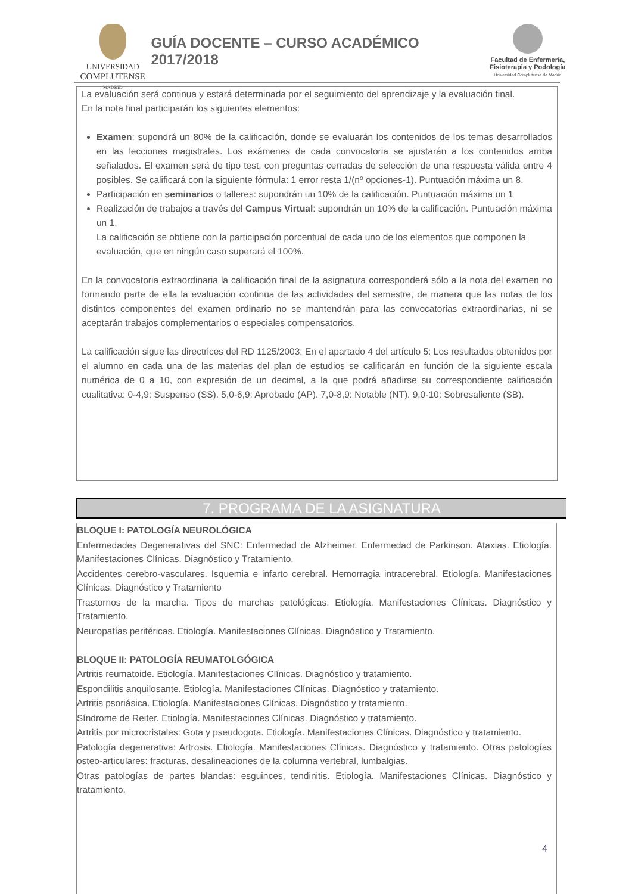UNIVERSIDAD
COMPLUTENSE
MADRID
GUÍA DOCENTE – CURSO ACADÉMICO 2017/2018
Facultad de Enfermería,
Fisioterapia y Podología
Universidad Complutense de Madrid
La evaluación será continua y estará determinada por el seguimiento del aprendizaje y la evaluación final.
En la nota final participarán los siguientes elementos:
Examen: supondrá un 80% de la calificación, donde se evaluarán los contenidos de los temas desarrollados en las lecciones magistrales. Los exámenes de cada convocatoria se ajustarán a los contenidos arriba señalados. El examen será de tipo test, con preguntas cerradas de selección de una respuesta válida entre 4 posibles. Se calificará con la siguiente fórmula: 1 error resta 1/(nº opciones-1). Puntuación máxima un 8.
Participación en seminarios o talleres: supondrán un 10% de la calificación. Puntuación máxima un 1
Realización de trabajos a través del Campus Virtual: supondrán un 10% de la calificación. Puntuación máxima un 1.
La calificación se obtiene con la participación porcentual de cada uno de los elementos que componen la evaluación, que en ningún caso superará el 100%.
En la convocatoria extraordinaria la calificación final de la asignatura corresponderá sólo a la nota del examen no formando parte de ella la evaluación continua de las actividades del semestre, de manera que las notas de los distintos componentes del examen ordinario no se mantendrán para las convocatorias extraordinarias, ni se aceptarán trabajos complementarios o especiales compensatorios.
La calificación sigue las directrices del RD 1125/2003: En el apartado 4 del artículo 5: Los resultados obtenidos por el alumno en cada una de las materias del plan de estudios se calificarán en función de la siguiente escala numérica de 0 a 10, con expresión de un decimal, a la que podrá añadirse su correspondiente calificación cualitativa: 0-4,9: Suspenso (SS). 5,0-6,9: Aprobado (AP). 7,0-8,9: Notable (NT). 9,0-10: Sobresaliente (SB).
7. PROGRAMA DE LA ASIGNATURA
BLOQUE I: PATOLOGÍA NEUROLÓGICA
Enfermedades Degenerativas del SNC: Enfermedad de Alzheimer. Enfermedad de Parkinson. Ataxias. Etiología. Manifestaciones Clínicas. Diagnóstico y Tratamiento.
Accidentes cerebro-vasculares. Isquemia e infarto cerebral. Hemorragia intracerebral. Etiología. Manifestaciones Clínicas. Diagnóstico y Tratamiento
Trastornos de la marcha. Tipos de marchas patológicas. Etiología. Manifestaciones Clínicas. Diagnóstico y Tratamiento.
Neuropatías periféricas. Etiología. Manifestaciones Clínicas. Diagnóstico y Tratamiento.
BLOQUE II: PATOLOGÍA REUMATOLGÓGICA
Artritis reumatoide. Etiología. Manifestaciones Clínicas. Diagnóstico y tratamiento.
Espondilitis anquilosante. Etiología. Manifestaciones Clínicas. Diagnóstico y tratamiento.
Artritis psoriásica. Etiología. Manifestaciones Clínicas. Diagnóstico y tratamiento.
Síndrome de Reiter. Etiología. Manifestaciones Clínicas. Diagnóstico y tratamiento.
Artritis por microcristales: Gota y pseudogota. Etiología. Manifestaciones Clínicas. Diagnóstico y tratamiento.
Patología degenerativa: Artrosis. Etiología. Manifestaciones Clínicas. Diagnóstico y tratamiento. Otras patologías osteo-articulares: fracturas, desalineaciones de la columna vertebral, lumbalgias.
Otras patologías de partes blandas: esguinces, tendinitis. Etiología. Manifestaciones Clínicas. Diagnóstico y tratamiento.
4